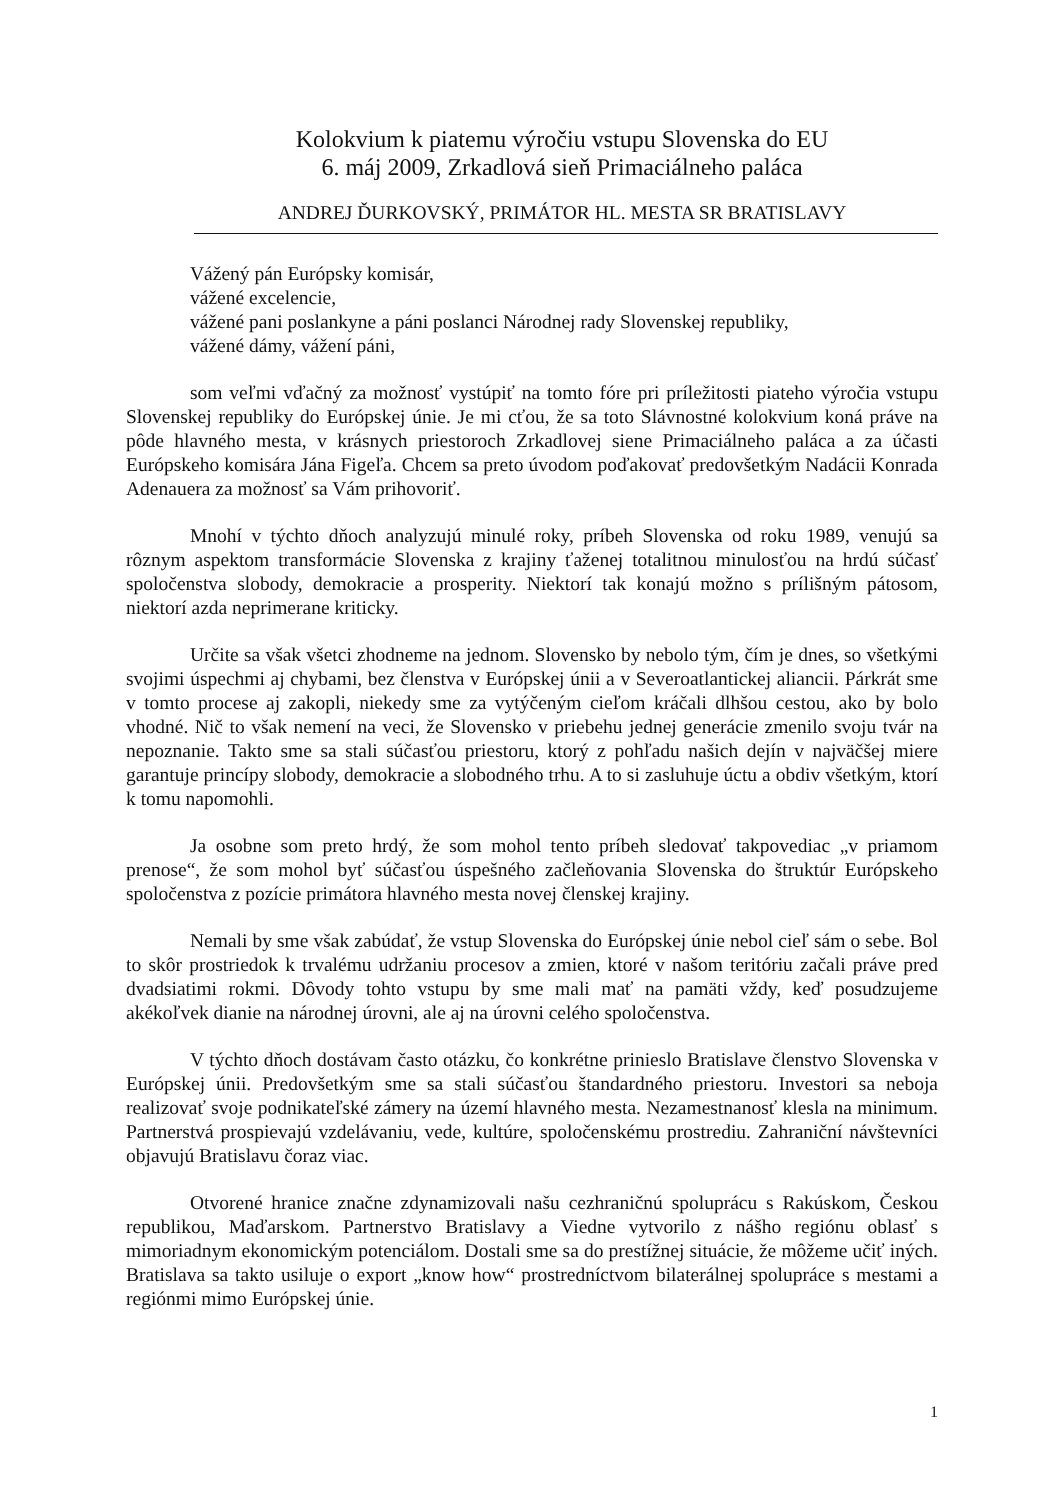Kolokvium k piatemu výročiu vstupu Slovenska do EU
6. máj 2009, Zrkadlová sieň Primaciálneho paláca
ANDREJ ĎURKOVSKÝ, PRIMÁTOR HL. MESTA SR BRATISLAVY
Vážený pán Európsky komisár,
vážené excelencie,
vážené pani poslankyne a páni poslanci Národnej rady Slovenskej republiky,
vážené dámy, vážení páni,
som veľmi vďačný za možnosť vystúpiť na tomto fóre pri príležitosti piateho výročia vstupu Slovenskej republiky do Európskej únie. Je mi cťou, že sa toto Slávnostné kolokvium koná práve na pôde hlavného mesta, v krásnych priestoroch Zrkadlovej siene Primaciálneho paláca a za účasti Európskeho komisára Jána Figeľa. Chcem sa preto úvodom poďakovať predovšetkým Nadácii Konrada Adenauera za možnosť sa Vám prihovoriť.
Mnohí v týchto dňoch analyzujú minulé roky, príbeh Slovenska od roku 1989, venujú sa rôznym aspektom transformácie Slovenska z krajiny ťaženej totalitnou minulosťou na hrdú súčasť spoločenstva slobody, demokracie a prosperity. Niektorí tak konajú možno s prílišným pátosom, niektorí azda neprimerane kriticky.
Určite sa však všetci zhodneme na jednom. Slovensko by nebolo tým, čím je dnes, so všetkými svojimi úspechmi aj chybami, bez členstva v Európskej únii a v Severoatlantickej aliancii. Párkrát sme v tomto procese aj zakopli, niekedy sme za vytýčeným cieľom kráčali dlhšou cestou, ako by bolo vhodné. Nič to však nemení na veci, že Slovensko v priebehu jednej generácie zmenilo svoju tvár na nepoznanie. Takto sme sa stali súčasťou priestoru, ktorý z pohľadu našich dejín v najväčšej miere garantuje princípy slobody, demokracie a slobodného trhu. A to si zasluhuje úctu a obdiv všetkým, ktorí k tomu napomohli.
Ja osobne som preto hrdý, že som mohol tento príbeh sledovať takpovediac „v priamom prenose“, že som mohol byť súčasťou úspešného začleňovania Slovenska do štruktúr Európskeho spoločenstva z pozície primátora hlavného mesta novej členskej krajiny.
Nemali by sme však zabúdať, že vstup Slovenska do Európskej únie nebol cieľ sám o sebe. Bol to skôr prostriedok k trvalému udržaniu procesov a zmien, ktoré v našom teritóriu začali práve pred dvadsiatimi rokmi. Dôvody tohto vstupu by sme mali mať na pamäti vždy, keď posudzujeme akékoľvek dianie na národnej úrovni, ale aj na úrovni celého spoločenstva.
V týchto dňoch dostávam často otázku, čo konkrétne prinieslo Bratislave členstvo Slovenska v Európskej únii. Predovšetkým sme sa stali súčasťou štandardného priestoru. Investori sa neboja realizovať svoje podnikateľské zámery na území hlavného mesta. Nezamestnanosť klesla na minimum. Partnerstvá prospievajú vzdelávaniu, vede, kultúre, spoločenskému prostrediu. Zahraniční návštevníci objavujú Bratislavu čoraz viac.
Otvorené hranice značne zdynamizovali našu cezhraničnú spoluprácu s Rakúskom, Českou republikou, Maďarskom. Partnerstvo Bratislavy a Viedne vytvorilo z nášho regiónu oblasť s mimoriadnym ekonomickým potenciálom. Dostali sme sa do prestížnej situácie, že môžeme učiť iných. Bratislava sa takto usiluje o export „know how“ prostredníctvom bilaterálnej spolupráce s mestami a regiónmi mimo Európskej únie.
1